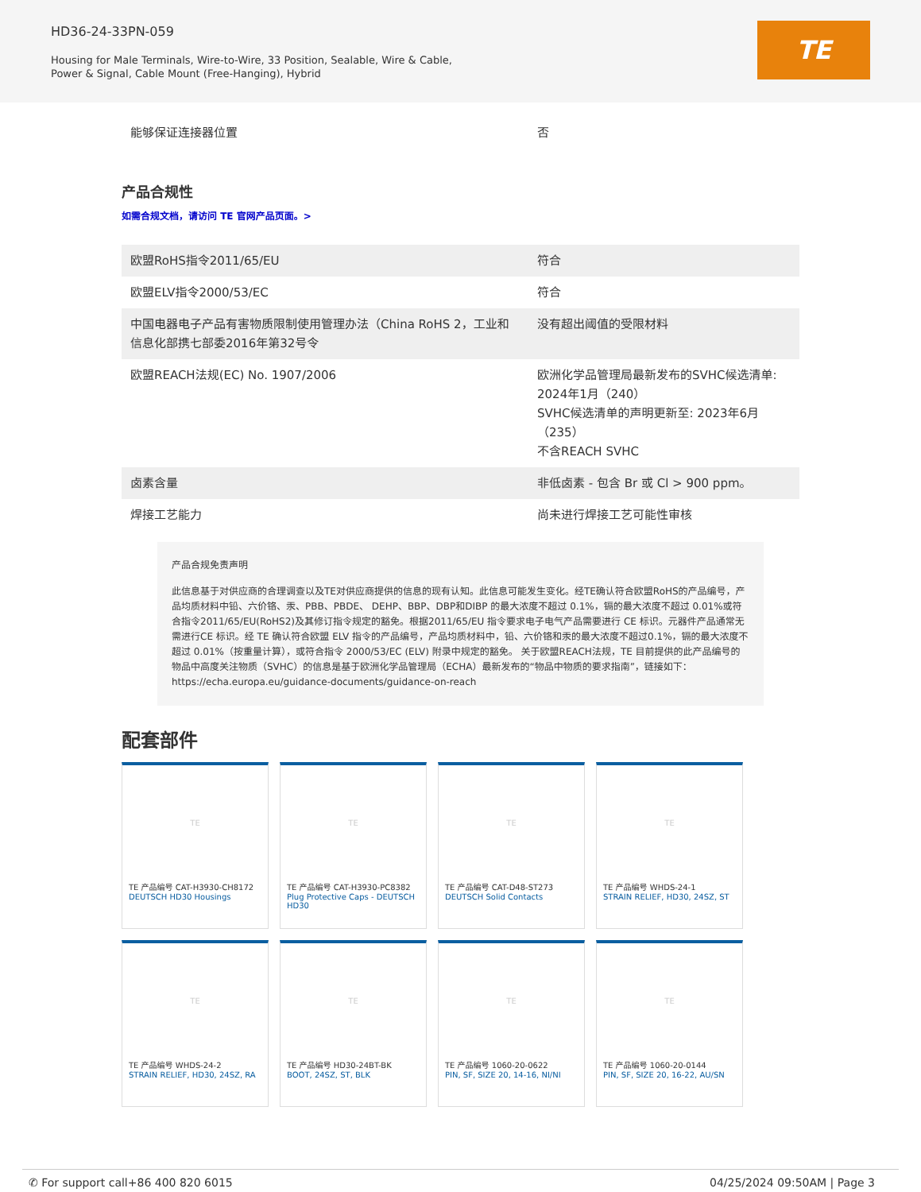HD36-24-33PN-059
Housing for Male Terminals, Wire-to-Wire, 33 Position, Sealable, Wire & Cable, Power & Signal, Cable Mount (Free-Hanging), Hybrid
TE
| 能够保证连接器位置 | 否 |
产品合规性
如需合规文档，请访问 TE 官网产品页面。>
| 欧盟RoHS指令2011/65/EU | 符合 |
| 欧盟ELV指令2000/53/EC | 符合 |
| 中国电器电子产品有害物质限制使用管理办法（China RoHS 2，工业和信息化部携七部委2016年第32号令 | 没有超出阈值的受限材料 |
| 欧盟REACH法规(EC) No. 1907/2006 | 欧洲化学品管理局最新发布的SVHC候选清单: 2024年1月（240） SVHC候选清单的声明更新至: 2023年6月（235） 不含REACH SVHC |
| 卤素含量 | 非低卤素 - 包含 Br 或 Cl > 900 ppm。 |
| 焊接工艺能力 | 尚未进行焊接工艺可能性审核 |
产品合规免责声明
此信息基于对供应商的合理调查以及TE对供应商提供的信息的现有认知。此信息可能发生变化。经TE确认符合欧盟RoHS的产品编号，产品均质材料中铅、六价铬、汞、PBB、PBDE、 DEHP、BBP、DBP和DIBP 的最大浓度不超过 0.1%，镉的最大浓度不超过 0.01%或符合指令2011/65/EU(RoHS2)及其修订指令规定的豁免。根据2011/65/EU 指令要求电子电气产品需要进行 CE 标识。元器件产品通常无需进行CE 标识。经 TE 确认符合欧盟 ELV 指令的产品编号，产品均质材料中，铅、六价铬和汞的最大浓度不超过0.1%，镉的最大浓度不超过 0.01%（按重量计算），或符合指令 2000/53/EC (ELV) 附录中规定的豁免。 关于欧盟REACH法规，TE 目前提供的此产品编号的物品中高度关注物质（SVHC）的信息是基于欧洲化学品管理局（ECHA）最新发布的“物品中物质的要求指南”，链接如下：https://echa.europa.eu/guidance-documents/guidance-on-reach
配套部件
TE
TE 产品编号 CAT-H3930-CH8172
DEUTSCH HD30 Housings
TE
TE 产品编号 CAT-H3930-PC8382
Plug Protective Caps - DEUTSCH HD30
TE
TE 产品编号 CAT-D48-ST273
DEUTSCH Solid Contacts
TE
TE 产品编号 WHDS-24-1
STRAIN RELIEF, HD30, 24SZ, ST
TE
TE 产品编号 WHDS-24-2
STRAIN RELIEF, HD30, 24SZ, RA
TE
TE 产品编号 HD30-24BT-BK
BOOT, 24SZ, ST, BLK
TE
TE 产品编号 1060-20-0622
PIN, SF, SIZE 20, 14-16, NI/NI
TE
TE 产品编号 1060-20-0144
PIN, SF, SIZE 20, 16-22, AU/SN
✆ For support call+86 400 820 6015 04/25/2024 09:50AM | Page 3